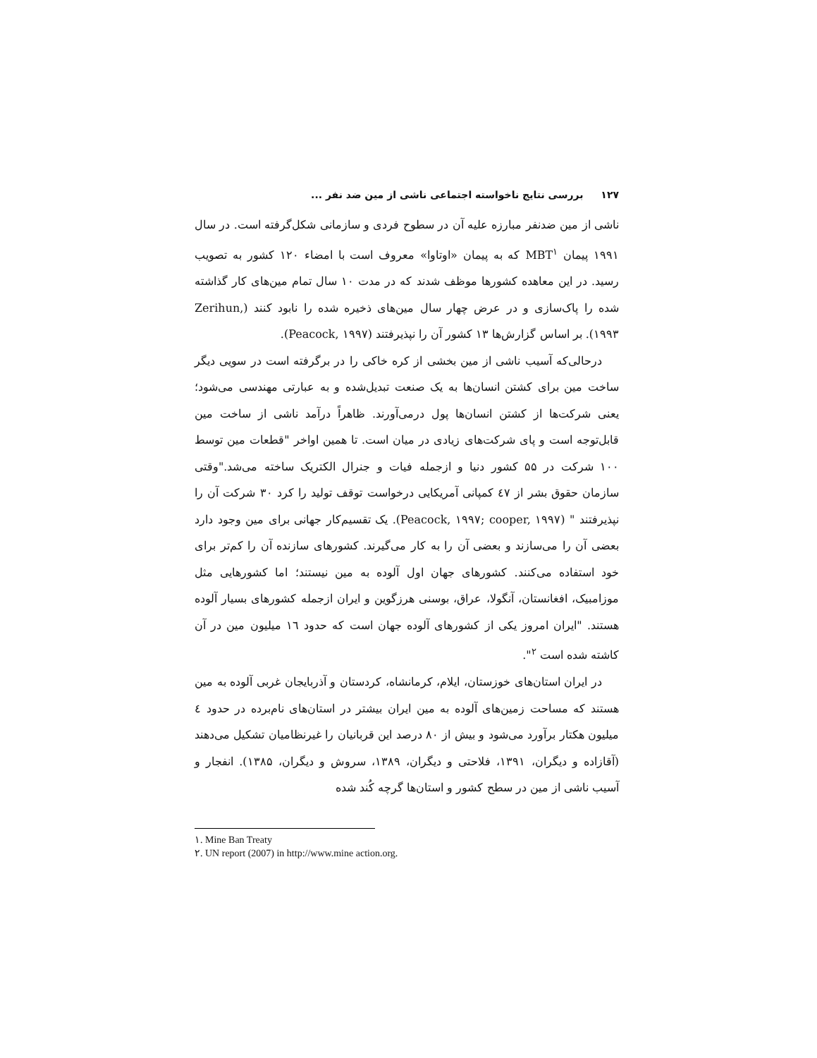١٢٧ بررسی نتایج ناخواسته اجتماعی ناشی از مین ضد نفر ...
ناشی از مین ضدنفر مبارزه علیه آن در سطوح فردی و سازمانی شکل‌گرفته است. در سال ۱۹۹۱ پیمان MBT<sup>١</sup> که به پیمان «اوتاوا» معروف است با امضاء ۱۲۰ کشور به تصویب رسید. در این معاهده کشورها موظف شدند که در مدت ۱۰ سال تمام مین‌های کار گذاشته شده را پاک‌سازی و در عرض چهار سال مین‌های ذخیره شده را نابود کنند (Zerihun, ۱۹۹۳). بر اساس گزارش‌ها ۱۳ کشور آن را نپذیرفتند (Peacock, ۱۹۹۷).
درحالی‌که آسیب ناشی از مین بخشی از کره خاکی را در برگرفته است در سویی دیگر ساخت مین برای کشتن انسان‌ها به یک صنعت تبدیل‌شده و به عبارتی مهندسی می‌شود؛ یعنی شرکت‌ها از کشتن انسان‌ها پول درمی‌آورند. ظاهراً درآمد ناشی از ساخت مین قابل‌توجه است و پای شرکت‌های زیادی در میان است. تا همین اواخر "قطعات مین توسط ۱۰۰ شرکت در ۵۵ کشور دنیا و ازجمله فیات و جنرال الکتریک ساخته می‌شد."وقتی سازمان حقوق بشر از ٤٧ کمپانی آمریکایی درخواست توقف تولید را کرد ۳۰ شرکت آن را نپذیرفتند " (Peacock, ۱۹۹۷; cooper, ۱۹۹۷). یک تقسیم‌کار جهانی برای مین وجود دارد بعضی آن را می‌سازند و بعضی آن را به کار می‌گیرند. کشورهای سازنده آن را کم‌تر برای خود استفاده می‌کنند. کشورهای جهان اول آلوده به مین نیستند؛ اما کشورهایی مثل موزامبیک، افغانستان، آنگولا، عراق، بوسنی هرزگوین و ایران ازجمله کشورهای بسیار آلوده هستند. "ایران امروز یکی از کشورهای آلوده جهان است که حدود ١٦ میلیون مین در آن کاشته شده است <sup>٢</sup>".
در ایران استان‌های خوزستان، ایلام، کرمانشاه، کردستان و آذربایجان غربی آلوده به مین هستند که مساحت زمین‌های آلوده به مین ایران بیشتر در استان‌های نام‌برده در حدود ٤ میلیون هکتار برآورد می‌شود و بیش از ۸۰ درصد این قربانیان را غیرنظامیان تشکیل می‌دهند (آقازاده و دیگران، ۱۳۹۱، فلاحتی و دیگران، ۱۳۸۹، سروش و دیگران، ۱۳۸۵). انفجار و آسیب ناشی از مین در سطح کشور و استان‌ها گرچه کُند شده
١. Mine Ban Treaty
٢. UN report (2007) in http://www.mine action.org.